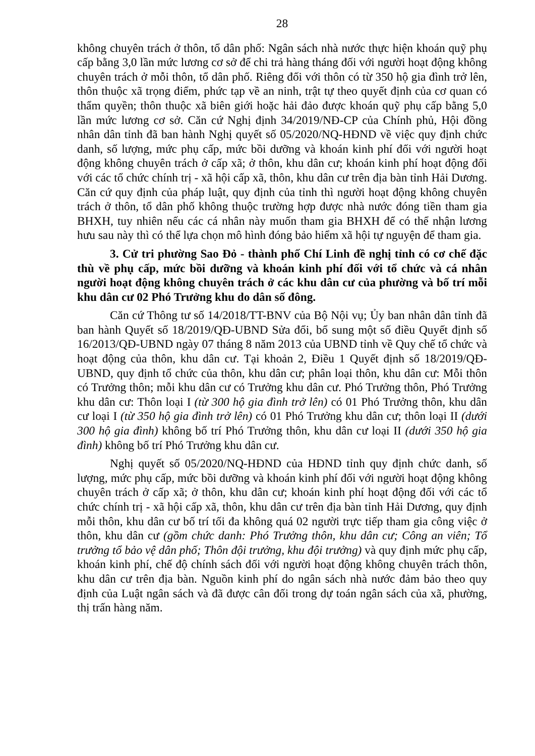28
không chuyên trách ở thôn, tổ dân phố: Ngân sách nhà nước thực hiện khoán quỹ phụ cấp bằng 3,0 lần mức lương cơ sở để chi trả hàng tháng đối với người hoạt động không chuyên trách ở mỗi thôn, tổ dân phố. Riêng đối với thôn có từ 350 hộ gia đình trở lên, thôn thuộc xã trọng điểm, phức tạp về an ninh, trật tự theo quyết định của cơ quan có thẩm quyền; thôn thuộc xã biên giới hoặc hải đảo được khoán quỹ phụ cấp bằng 5,0 lần mức lương cơ sở. Căn cứ Nghị định 34/2019/NĐ-CP của Chính phủ, Hội đồng nhân dân tỉnh đã ban hành Nghị quyết số 05/2020/NQ-HĐND về việc quy định chức danh, số lượng, mức phụ cấp, mức bồi dưỡng và khoán kinh phí đối với người hoạt động không chuyên trách ở cấp xã; ở thôn, khu dân cư; khoán kinh phí hoạt động đối với các tổ chức chính trị - xã hội cấp xã, thôn, khu dân cư trên địa bàn tỉnh Hải Dương. Căn cứ quy định của pháp luật, quy định của tỉnh thì người hoạt động không chuyên trách ở thôn, tổ dân phố không thuộc trường hợp được nhà nước đóng tiền tham gia BHXH, tuy nhiên nếu các cá nhân này muốn tham gia BHXH để có thể nhận lương hưu sau này thì có thể lựa chọn mô hình đóng bảo hiểm xã hội tự nguyện để tham gia.
3. Cử tri phường Sao Đỏ - thành phố Chí Linh đề nghị tỉnh có cơ chế đặc thù về phụ cấp, mức bồi dưỡng và khoán kinh phí đối với tổ chức và cá nhân người hoạt động không chuyên trách ở các khu dân cư của phường và bố trí mỗi khu dân cư 02 Phó Trưởng khu do dân số đông.
Căn cứ Thông tư số 14/2018/TT-BNV của Bộ Nội vụ; Ủy ban nhân dân tỉnh đã ban hành Quyết số 18/2019/QĐ-UBND Sửa đổi, bổ sung một số điều Quyết định số 16/2013/QĐ-UBND ngày 07 tháng 8 năm 2013 của UBND tỉnh về Quy chế tổ chức và hoạt động của thôn, khu dân cư. Tại khoản 2, Điều 1 Quyết định số 18/2019/QĐ-UBND, quy định tổ chức của thôn, khu dân cư; phân loại thôn, khu dân cư: Mỗi thôn có Trưởng thôn; mỗi khu dân cư có Trưởng khu dân cư. Phó Trưởng thôn, Phó Trưởng khu dân cư: Thôn loại I (từ 300 hộ gia đình trở lên) có 01 Phó Trưởng thôn, khu dân cư loại I (từ 350 hộ gia đình trở lên) có 01 Phó Trưởng khu dân cư; thôn loại II (dưới 300 hộ gia đình) không bố trí Phó Trưởng thôn, khu dân cư loại II (dưới 350 hộ gia đình) không bố trí Phó Trưởng khu dân cư.
Nghị quyết số 05/2020/NQ-HĐND của HĐND tỉnh quy định chức danh, số lượng, mức phụ cấp, mức bồi dưỡng và khoán kinh phí đối với người hoạt động không chuyên trách ở cấp xã; ở thôn, khu dân cư; khoán kinh phí hoạt động đối với các tổ chức chính trị - xã hội cấp xã, thôn, khu dân cư trên địa bàn tỉnh Hải Dương, quy định mỗi thôn, khu dân cư bố trí tối đa không quá 02 người trực tiếp tham gia công việc ở thôn, khu dân cư (gồm chức danh: Phó Trưởng thôn, khu dân cư; Công an viên; Tổ trưởng tổ bảo vệ dân phố; Thôn đội trưởng, khu đội trưởng) và quy định mức phụ cấp, khoán kinh phí, chế độ chính sách đối với người hoạt động không chuyên trách thôn, khu dân cư trên địa bàn. Nguồn kinh phí do ngân sách nhà nước đảm bảo theo quy định của Luật ngân sách và đã được cân đối trong dự toán ngân sách của xã, phường, thị trấn hàng năm.